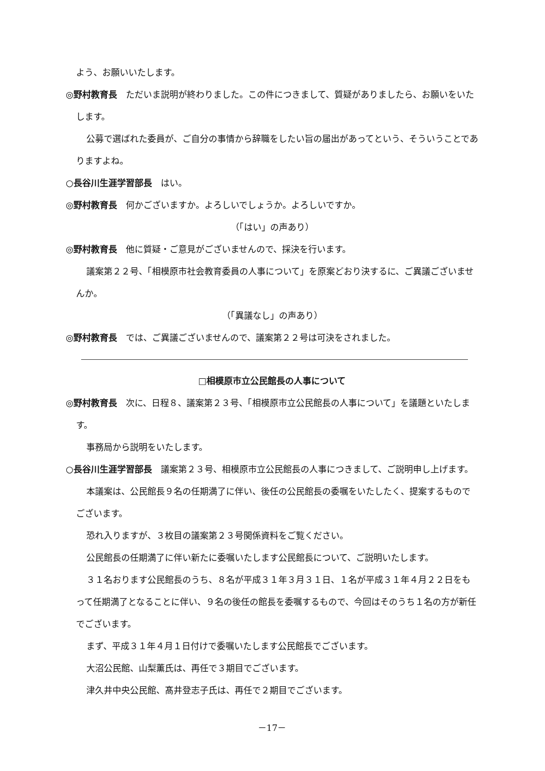よう、お願いいたします。
◎野村教育長　ただいま説明が終わりました。この件につきまして、質疑がありましたら、お願いをいたします。
公募で選ばれた委員が、ご自分の事情から辞職をしたい旨の届出があってという、そういうことでありますよね。
○長谷川生涯学習部長　はい。
◎野村教育長　何かございますか。よろしいでしょうか。よろしいですか。
（「はい」の声あり）
◎野村教育長　他に質疑・ご意見がございませんので、採決を行います。
議案第２２号、「相模原市社会教育委員の人事について」を原案どおり決するに、ご異議ございませんか。
（「異議なし」の声あり）
◎野村教育長　では、ご異議ございませんので、議案第２２号は可決をされました。
□相模原市立公民館長の人事について
◎野村教育長　次に、日程８、議案第２３号、「相模原市立公民館長の人事について」を議題といたします。
事務局から説明をいたします。
○長谷川生涯学習部長　議案第２３号、相模原市立公民館長の人事につきまして、ご説明申し上げます。
本議案は、公民館長９名の任期満了に伴い、後任の公民館長の委嘱をいたしたく、提案するものでございます。
恐れ入りますが、３枚目の議案第２３号関係資料をご覧ください。
公民館長の任期満了に伴い新たに委嘱いたします公民館長について、ご説明いたします。
３１名おります公民館長のうち、８名が平成３１年３月３１日、１名が平成３１年４月２２日をもって任期満了となることに伴い、９名の後任の館長を委嘱するもので、今回はそのうち１名の方が新任でございます。
まず、平成３１年４月１日付けで委嘱いたします公民館長でございます。
大沼公民館、山梨薫氏は、再任で３期目でございます。
津久井中央公民館、髙井登志子氏は、再任で２期目でございます。
－17－